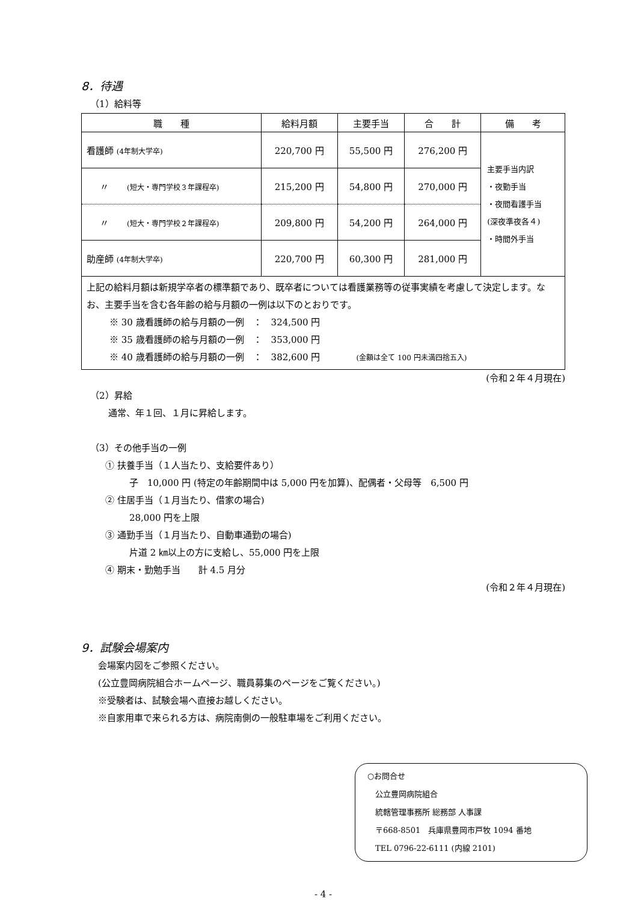8．待遇
（1）給料等
| 職 種 | 給料月額 | 主要手当 | 合 計 | 備 考 |
| --- | --- | --- | --- | --- |
| 看護師 (4年制大学卒) | 220,700 円 | 55,500 円 | 276,200 円 | 主要手当内訳 ・夜勤手当 ・夜間看護手当 (深夜準夜各４) ・時間外手当 |
| 〃 (短大・専門学校３年課程卒) | 215,200 円 | 54,800 円 | 270,000 円 | |
| 〃 (短大・専門学校２年課程卒) | 209,800 円 | 54,200 円 | 264,000 円 | |
| 助産師 (4年制大学卒) | 220,700 円 | 60,300 円 | 281,000 円 | |
| 上記の給料月額は新規学卒者の標準額であり、既卒者については看護業務等の従事実績を考慮して決定します。なお、主要手当を含む各年齢の給与月額の一例は以下のとおりです。 ※ 30 歳看護師の給与月額の一例 ： 324,500 円 ※ 35 歳看護師の給与月額の一例 ： 353,000 円 ※ 40 歳看護師の給与月額の一例 ： 382,600 円 (金額は全て 100 円未満四捨五入) | | | | |
(令和２年４月現在)
（2）昇給
通常、年１回、１月に昇給します。
（3）その他手当の一例
① 扶養手当（１人当たり、支給要件あり）
子　10,000 円 (特定の年齢期間中は 5,000 円を加算)、配偶者・父母等　6,500 円
② 住居手当（１月当たり、借家の場合)
28,000 円を上限
③ 通勤手当（１月当たり、自動車通勤の場合)
片道 2 ㎞以上の方に支給し、55,000 円を上限
④ 期末・勤勉手当　　計 4.5 月分
(令和２年４月現在)
9．試験会場案内
会場案内図をご参照ください。
(公立豊岡病院組合ホームページ、職員募集のページをご覧ください。)
※受験者は、試験会場へ直接お越しください。
※自家用車で来られる方は、病院南側の一般駐車場をご利用ください。
○お問合せ
　公立豊岡病院組合
　統轄管理事務所 総務部 人事課
　〒668-8501　兵庫県豊岡市戸牧 1094 番地
　TEL 0796-22-6111 (内線 2101)
- 4 -